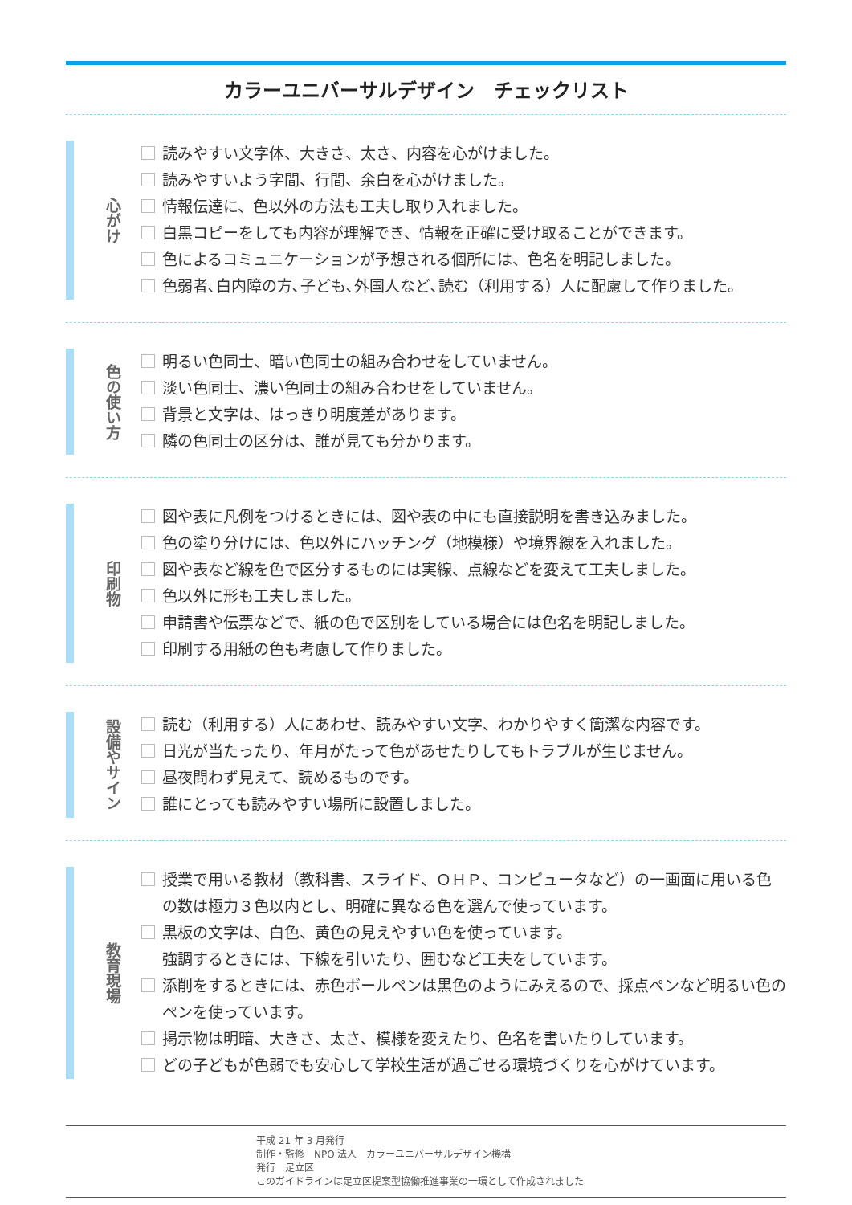カラーユニバーサルデザイン　チェックリスト
心がけ
読みやすい文字体、大きさ、太さ、内容を心がけました。
読みやすいよう字間、行間、余白を心がけました。
情報伝達に、色以外の方法も工夫し取り入れました。
白黒コピーをしても内容が理解でき、情報を正確に受け取ることができます。
色によるコミュニケーションが予想される個所には、色名を明記しました。
色弱者､白内障の方､子ども､外国人など､読む（利用する）人に配慮して作りました。
色の使い方
明るい色同士、暗い色同士の組み合わせをしていません。
淡い色同士、濃い色同士の組み合わせをしていません。
背景と文字は、はっきり明度差があります。
隣の色同士の区分は、誰が見ても分かります。
印刷物
図や表に凡例をつけるときには、図や表の中にも直接説明を書き込みました。
色の塗り分けには、色以外にハッチング（地模様）や境界線を入れました。
図や表など線を色で区分するものには実線、点線などを変えて工夫しました。
色以外に形も工夫しました。
申請書や伝票などで、紙の色で区別をしている場合には色名を明記しました。
印刷する用紙の色も考慮して作りました。
設備やサイン
読む（利用する）人にあわせ、読みやすい文字、わかりやすく簡潔な内容です。
日光が当たったり、年月がたって色があせたりしてもトラブルが生じません。
昼夜問わず見えて、読めるものです。
誰にとっても読みやすい場所に設置しました。
教育現場
授業で用いる教材（教科書、スライド、ＯＨＰ、コンピュータなど）の一画面に用いる色の数は極力３色以内とし、明確に異なる色を選んで使っています。
黒板の文字は、白色、黄色の見えやすい色を使っています。
強調するときには、下線を引いたり、囲むなど工夫をしています。
添削をするときには、赤色ボールペンは黒色のようにみえるので、採点ペンなど明るい色のペンを使っています。
掲示物は明暗、大きさ、太さ、模様を変えたり、色名を書いたりしています。
どの子どもが色弱でも安心して学校生活が過ごせる環境づくりを心がけています。
平成 21 年 3 月発行
制作・監修　NPO 法人　カラーユニバーサルデザイン機構
発行　足立区
このガイドラインは足立区提案型協働推進事業の一環として作成されました